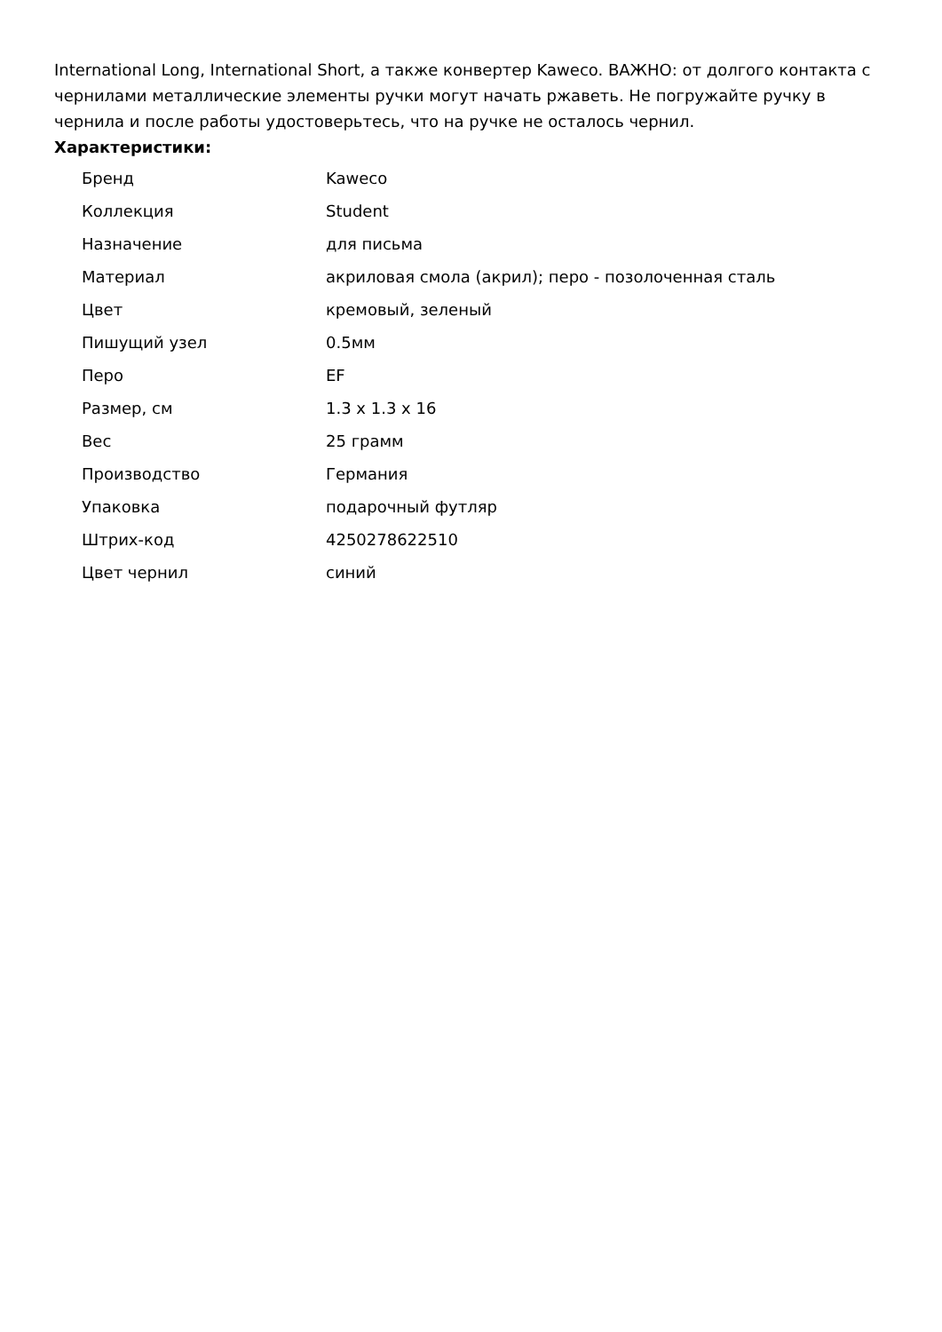International Long, International Short, а также конвертер Kaweco. ВАЖНО: от долгого контакта с чернилами металлические элементы ручки могут начать ржаветь. Не погружайте ручку в чернила и после работы удостоверьтесь, что на ручке не осталось чернил.
Характеристики:
| Бренд | Kaweco |
| Коллекция | Student |
| Назначение | для письма |
| Материал | акриловая смола (акрил); перо - позолоченная сталь |
| Цвет | кремовый, зеленый |
| Пишущий узел | 0.5мм |
| Перо | EF |
| Размер, см | 1.3 x 1.3 x 16 |
| Вес | 25 грамм |
| Производство | Германия |
| Упаковка | подарочный футляр |
| Штрих-код | 4250278622510 |
| Цвет чернил | синий |